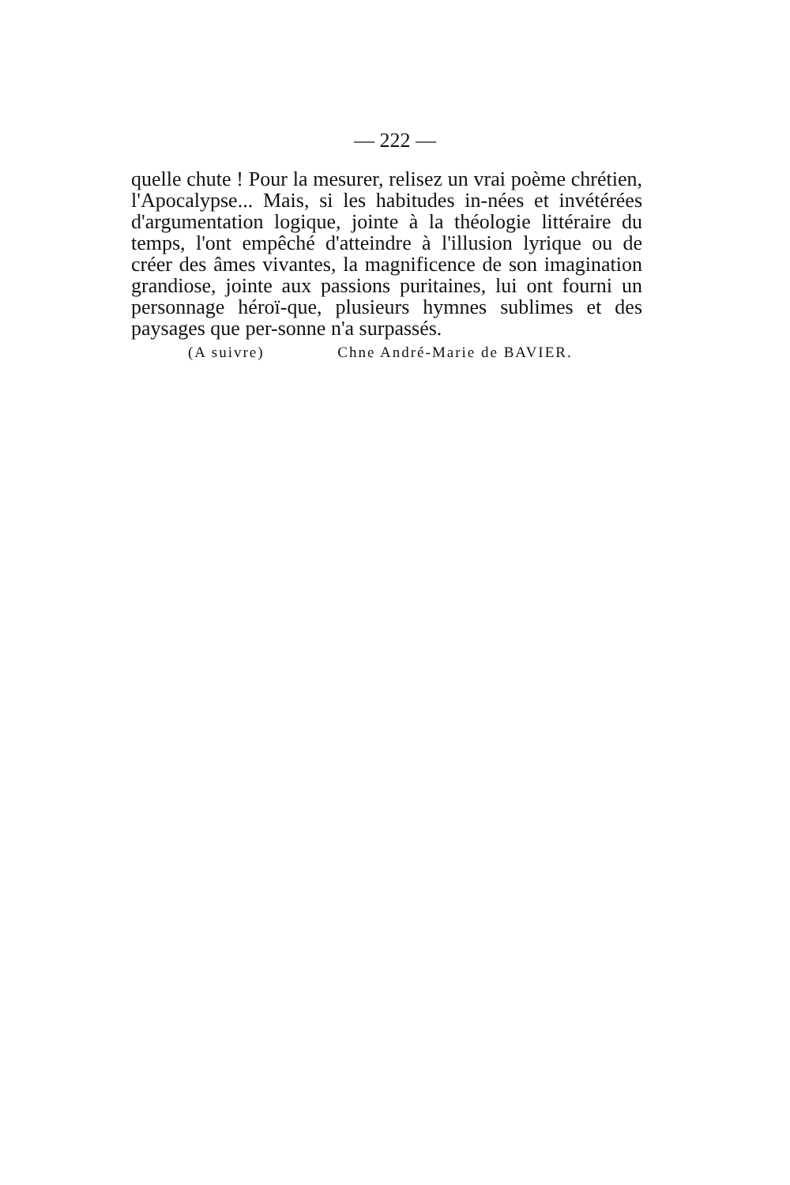— 222 —
quelle chute ! Pour la mesurer, relisez un vrai poème chrétien, l'Apocalypse... Mais, si les habitudes in-nées et invétérées d'argumentation logique, jointe à la théologie littéraire du temps, l'ont empêché d'atteindre à l'illusion lyrique ou de créer des âmes vivantes, la magnificence de son imagination grandiose, jointe aux passions puritaines, lui ont fourni un personnage héroï-que, plusieurs hymnes sublimes et des paysages que per-sonne n'a surpassés.
(A suivre) Chne André-Marie de BAVIER.